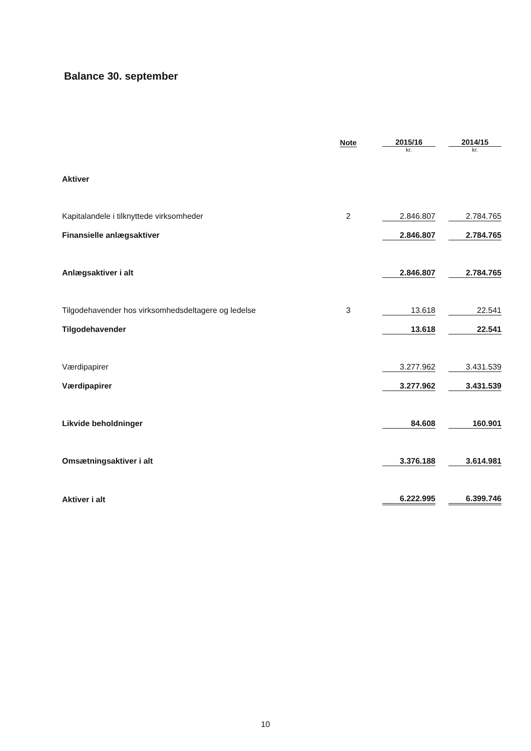Balance 30. september
| | Note | | 2015/16 | | 2014/15 |
| --- | --- | --- | --- | --- | --- |
| | | | kr. | | kr. |
| Aktiver | | | | | |
| Kapitalandele i tilknyttede virksomheder | 2 | | 2.846.807 | | 2.784.765 |
| Finansielle anlægsaktiver | | | 2.846.807 | | 2.784.765 |
| Anlægsaktiver i alt | | | 2.846.807 | | 2.784.765 |
| Tilgodehavender hos virksomhedsdeltagere og ledelse | 3 | | 13.618 | | 22.541 |
| Tilgodehavender | | | 13.618 | | 22.541 |
| Værdipapirer | | | 3.277.962 | | 3.431.539 |
| Værdipapirer | | | 3.277.962 | | 3.431.539 |
| Likvide beholdninger | | | 84.608 | | 160.901 |
| Omsætningsaktiver i alt | | | 3.376.188 | | 3.614.981 |
| Aktiver i alt | | | 6.222.995 | | 6.399.746 |
10